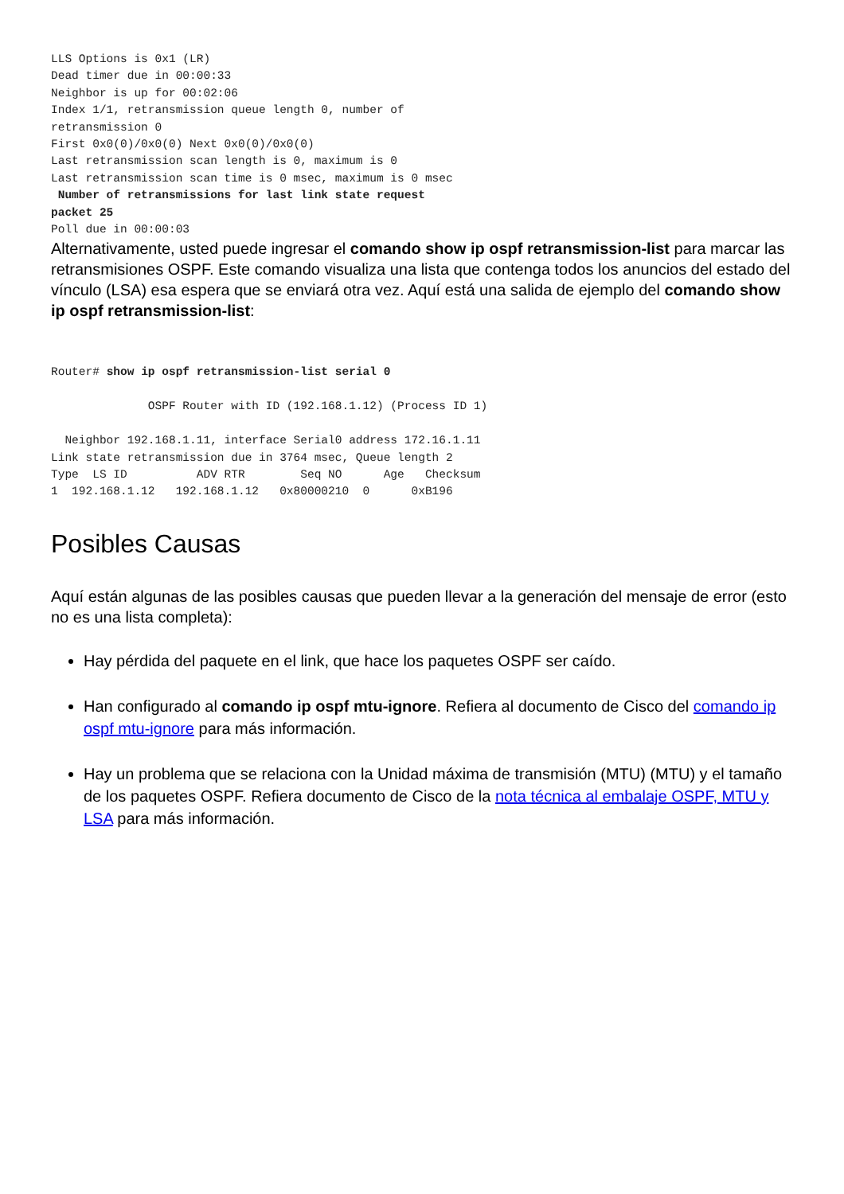LLS Options is 0x1 (LR)
Dead timer due in 00:00:33
Neighbor is up for 00:02:06
Index 1/1, retransmission queue length 0, number of
retransmission 0
First 0x0(0)/0x0(0) Next 0x0(0)/0x0(0)
Last retransmission scan length is 0, maximum is 0
Last retransmission scan time is 0 msec, maximum is 0 msec
 Number of retransmissions for last link state request
packet 25
Poll due in 00:00:03
Alternativamente, usted puede ingresar el comando show ip ospf retransmission-list para marcar las retransmisiones OSPF. Este comando visualiza una lista que contenga todos los anuncios del estado del vínculo (LSA) esa espera que se enviará otra vez. Aquí está una salida de ejemplo del comando show ip ospf retransmission-list:
Router# show ip ospf retransmission-list serial 0

              OSPF Router with ID (192.168.1.12) (Process ID 1)

  Neighbor 192.168.1.11, interface Serial0 address 172.16.1.11
Link state retransmission due in 3764 msec, Queue length 2
Type  LS ID          ADV RTR        Seq NO      Age   Checksum
1  192.168.1.12   192.168.1.12   0x80000210  0      0xB196
Posibles Causas
Aquí están algunas de las posibles causas que pueden llevar a la generación del mensaje de error (esto no es una lista completa):
Hay pérdida del paquete en el link, que hace los paquetes OSPF ser caído.
Han configurado al comando ip ospf mtu-ignore. Refiera al documento de Cisco del comando ip ospf mtu-ignore para más información.
Hay un problema que se relaciona con la Unidad máxima de transmisión (MTU) (MTU) y el tamaño de los paquetes OSPF. Refiera documento de Cisco de la nota técnica al embalaje OSPF, MTU y LSA para más información.